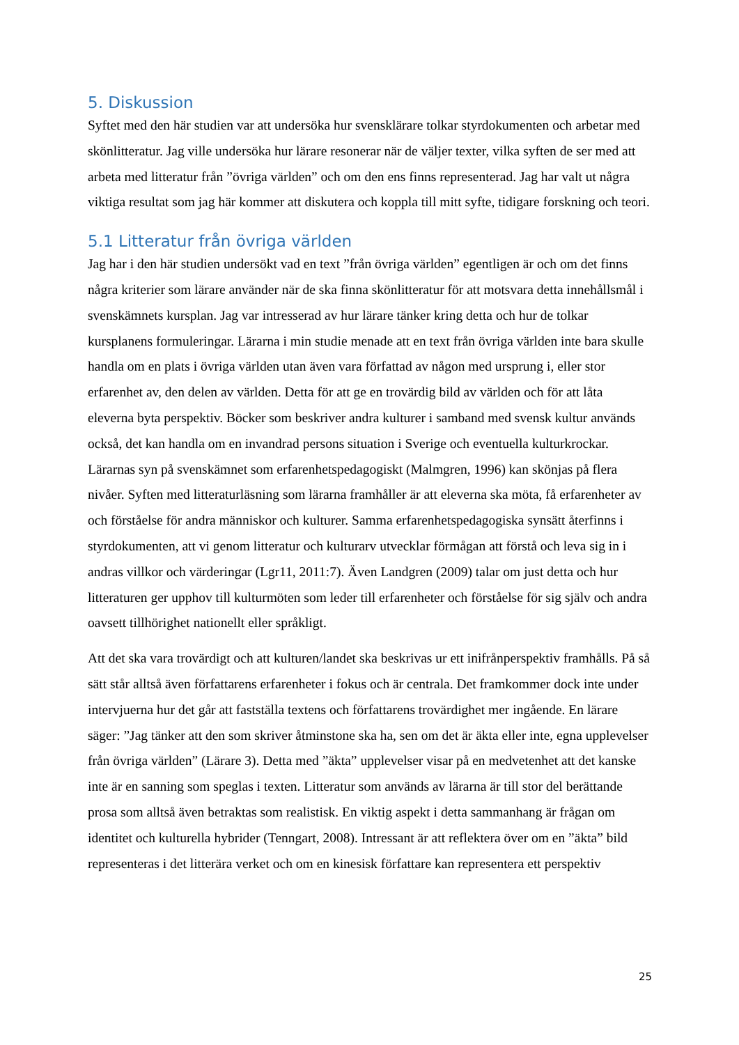5. Diskussion
Syftet med den här studien var att undersöka hur svensklärare tolkar styrdokumenten och arbetar med skönlitteratur. Jag ville undersöka hur lärare resonerar när de väljer texter, vilka syften de ser med att arbeta med litteratur från ”övriga världen” och om den ens finns representerad. Jag har valt ut några viktiga resultat som jag här kommer att diskutera och koppla till mitt syfte, tidigare forskning och teori.
5.1 Litteratur från övriga världen
Jag har i den här studien undersökt vad en text ”från övriga världen” egentligen är och om det finns några kriterier som lärare använder när de ska finna skönlitteratur för att motsvara detta innehållsmål i svenskämnets kursplan. Jag var intresserad av hur lärare tänker kring detta och hur de tolkar kursplanens formuleringar. Lärarna i min studie menade att en text från övriga världen inte bara skulle handla om en plats i övriga världen utan även vara författad av någon med ursprung i, eller stor erfarenhet av, den delen av världen. Detta för att ge en trovärdig bild av världen och för att låta eleverna byta perspektiv. Böcker som beskriver andra kulturer i samband med svensk kultur används också, det kan handla om en invandrad persons situation i Sverige och eventuella kulturkrockar. Lärarnas syn på svenskämnet som erfarenhetspedagogiskt (Malmgren, 1996) kan skönjas på flera nivåer. Syften med litteraturläsning som lärarna framhåller är att eleverna ska möta, få erfarenheter av och förståelse för andra människor och kulturer. Samma erfarenhetspedagogiska synsätt återfinns i styrdokumenten, att vi genom litteratur och kulturarv utvecklar förmågan att förstå och leva sig in i andras villkor och värderingar (Lgr11, 2011:7). Även Landgren (2009) talar om just detta och hur litteraturen ger upphov till kulturmöten som leder till erfarenheter och förståelse för sig själv och andra oavsett tillhörighet nationellt eller språkligt.
Att det ska vara trovärdigt och att kulturen/landet ska beskrivas ur ett inifrånperspektiv framhålls. På så sätt står alltså även författarens erfarenheter i fokus och är centrala. Det framkommer dock inte under intervjuerna hur det går att fastställa textens och författarens trovärdighet mer ingående. En lärare säger: ”Jag tänker att den som skriver åtminstone ska ha, sen om det är äkta eller inte, egna upplevelser från övriga världen” (Lärare 3). Detta med ”äkta” upplevelser visar på en medvetenhet att det kanske inte är en sanning som speglas i texten. Litteratur som används av lärarna är till stor del berättande prosa som alltså även betraktas som realistisk. En viktig aspekt i detta sammanhang är frågan om identitet och kulturella hybrider (Tenngart, 2008). Intressant är att reflektera över om en ”äkta” bild representeras i det litterära verket och om en kinesisk författare kan representera ett perspektiv
25